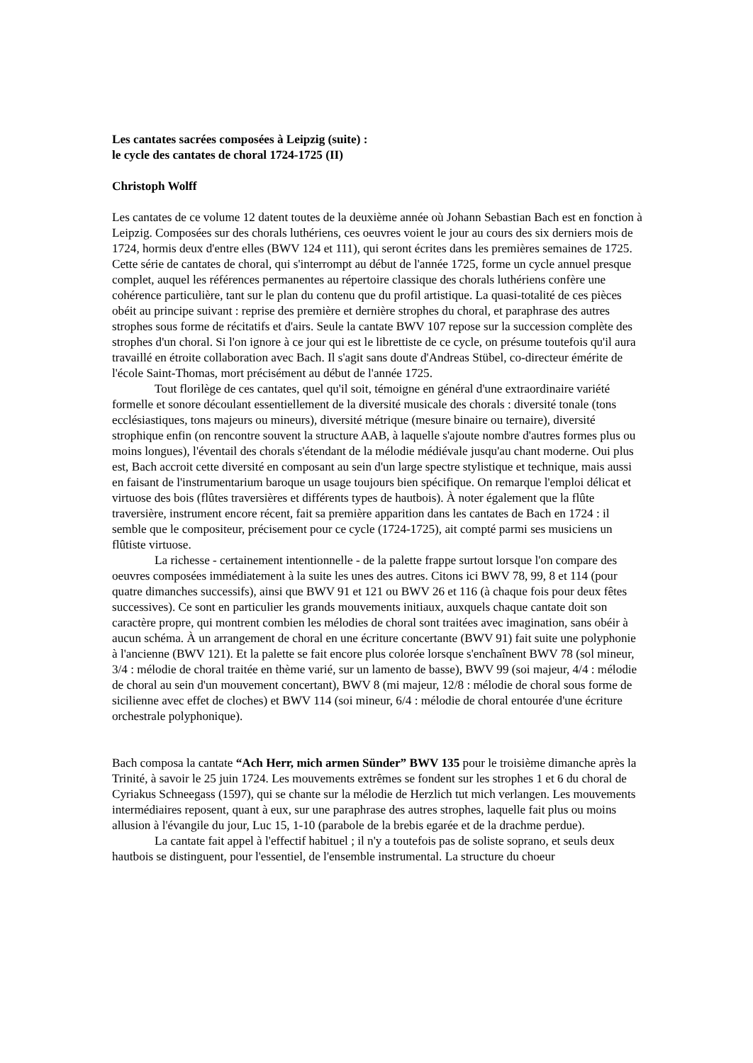Les cantates sacrées composées à Leipzig (suite) :
le cycle des cantates de choral 1724-1725 (II)
Christoph Wolff
Les cantates de ce volume 12 datent toutes de la deuxième année où Johann Sebastian Bach est en fonction à Leipzig. Composées sur des chorals luthériens, ces oeuvres voient le jour au cours des six derniers mois de 1724, hormis deux d'entre elles (BWV 124 et 111), qui seront écrites dans les premières semaines de 1725. Cette série de cantates de choral, qui s'interrompt au début de l'année 1725, forme un cycle annuel presque complet, auquel les références permanentes au répertoire classique des chorals luthériens confère une cohérence particulière, tant sur le plan du contenu que du profil artistique. La quasi-totalité de ces pièces obéit au principe suivant : reprise des première et dernière strophes du choral, et paraphrase des autres strophes sous forme de récitatifs et d'airs. Seule la cantate BWV 107 repose sur la succession complète des strophes d'un choral. Si l'on ignore à ce jour qui est le librettiste de ce cycle, on présume toutefois qu'il aura travaillé en étroite collaboration avec Bach. Il s'agit sans doute d'Andreas Stübel, co-directeur émérite de l'école Saint-Thomas, mort précisément au début de l'année 1725.
Tout florilège de ces cantates, quel qu'il soit, témoigne en général d'une extraordinaire variété formelle et sonore découlant essentiellement de la diversité musicale des chorals : diversité tonale (tons ecclésiastiques, tons majeurs ou mineurs), diversité métrique (mesure binaire ou ternaire), diversité strophique enfin (on rencontre souvent la structure AAB, à laquelle s'ajoute nombre d'autres formes plus ou moins longues), l'éventail des chorals s'étendant de la mélodie médiévale jusqu'au chant moderne. Oui plus est, Bach accroit cette diversité en composant au sein d'un large spectre stylistique et technique, mais aussi en faisant de l'instrumentarium baroque un usage toujours bien spécifique. On remarque l'emploi délicat et virtuose des bois (flûtes traversières et différents types de hautbois). À noter également que la flûte traversière, instrument encore récent, fait sa première apparition dans les cantates de Bach en 1724 : il semble que le compositeur, précisement pour ce cycle (1724-1725), ait compté parmi ses musiciens un flûtiste virtuose.
La richesse - certainement intentionnelle - de la palette frappe surtout lorsque l'on compare des oeuvres composées immédiatement à la suite les unes des autres. Citons ici BWV 78, 99, 8 et 114 (pour quatre dimanches successifs), ainsi que BWV 91 et 121 ou BWV 26 et 116 (à chaque fois pour deux fêtes successives). Ce sont en particulier les grands mouvements initiaux, auxquels chaque cantate doit son caractère propre, qui montrent combien les mélodies de choral sont traitées avec imagination, sans obéir à aucun schéma. À un arrangement de choral en une écriture concertante (BWV 91) fait suite une polyphonie à l'ancienne (BWV 121). Et la palette se fait encore plus colorée lorsque s'enchaînent BWV 78 (sol mineur, 3/4 : mélodie de choral traitée en thème varié, sur un lamento de basse), BWV 99 (soi majeur, 4/4 : mélodie de choral au sein d'un mouvement concertant), BWV 8 (mi majeur, 12/8 : mélodie de choral sous forme de sicilienne avec effet de cloches) et BWV 114 (soi mineur, 6/4 : mélodie de choral entourée d'une écriture orchestrale polyphonique).
Bach composa la cantate “Ach Herr, mich armen Sünder” BWV 135 pour le troisième dimanche après la Trinité, à savoir le 25 juin 1724. Les mouvements extrêmes se fondent sur les strophes 1 et 6 du choral de Cyriakus Schneegass (1597), qui se chante sur la mélodie de Herzlich tut mich verlangen. Les mouvements intermédiaires reposent, quant à eux, sur une paraphrase des autres strophes, laquelle fait plus ou moins allusion à l'évangile du jour, Luc 15, 1-10 (parabole de la brebis egarée et de la drachme perdue).
La cantate fait appel à l'effectif habituel ; il n'y a toutefois pas de soliste soprano, et seuls deux hautbois se distinguent, pour l'essentiel, de l'ensemble instrumental. La structure du choeur